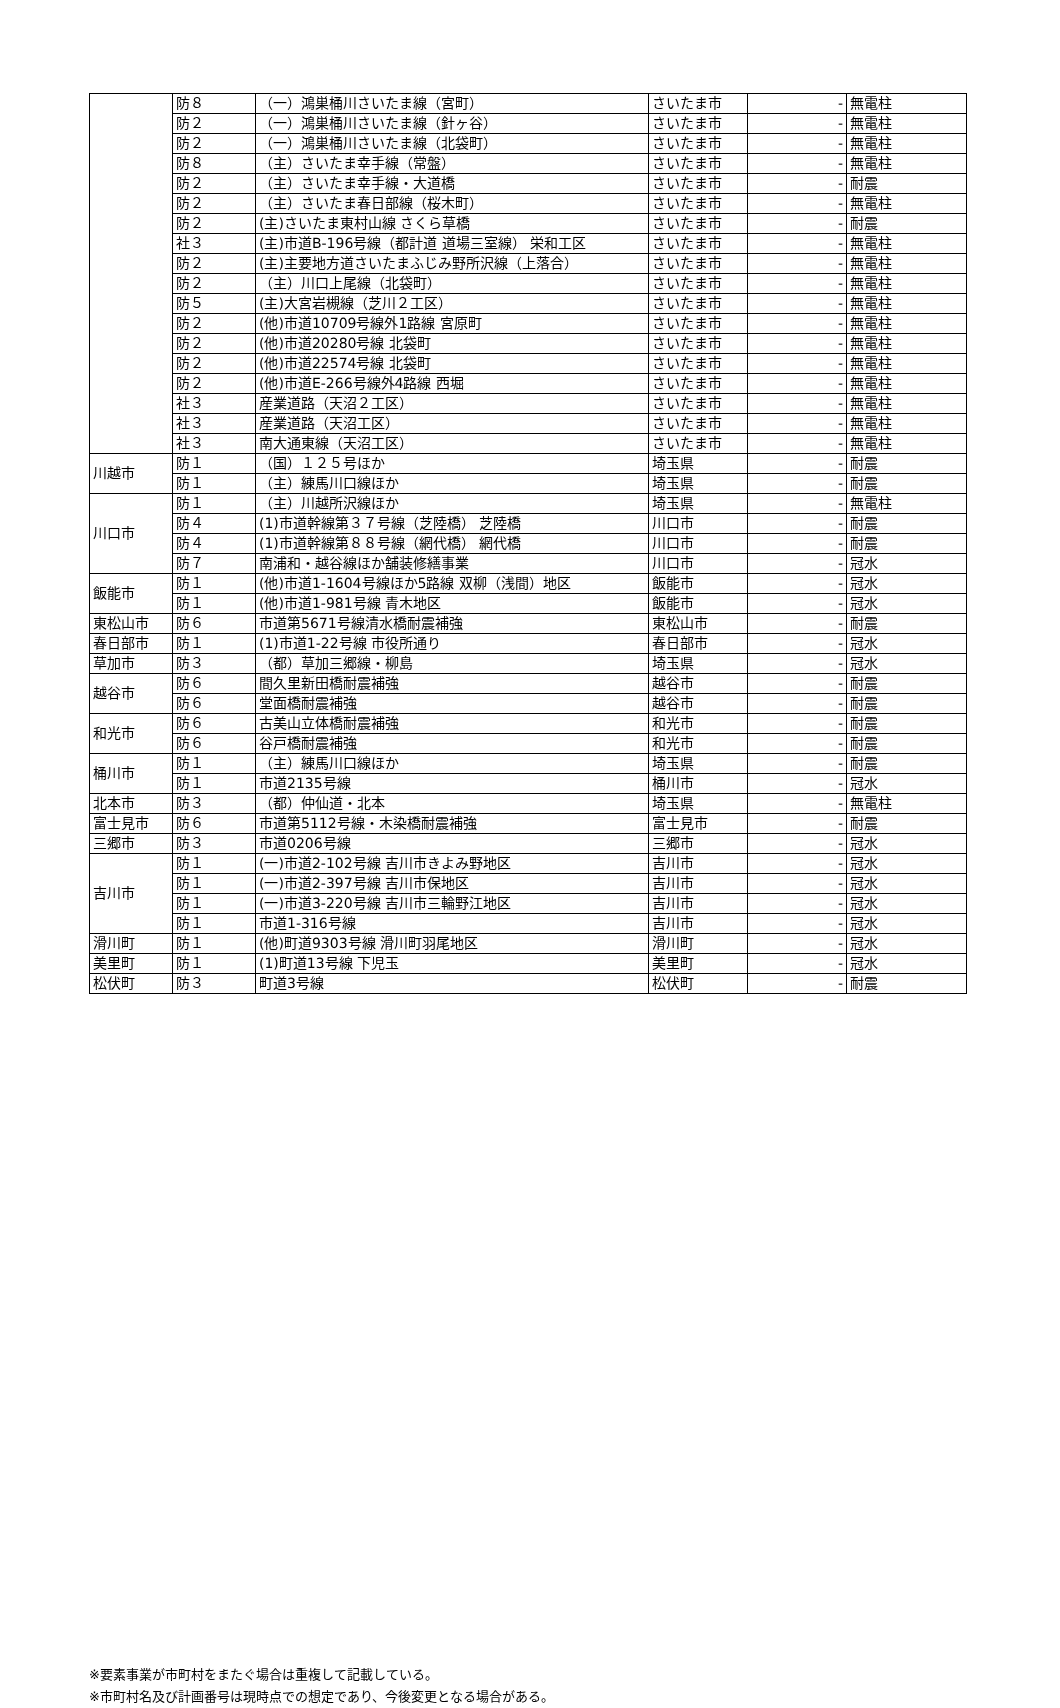| | 防８ | （一）鴻巣桶川さいたま線（宮町） | さいたま市 | - | 無電柱 |
| | 防２ | （一）鴻巣桶川さいたま線（針ヶ谷） | さいたま市 | - | 無電柱 |
| | 防２ | （一）鴻巣桶川さいたま線（北袋町） | さいたま市 | - | 無電柱 |
| | 防８ | （主）さいたま幸手線（常盤） | さいたま市 | - | 無電柱 |
| | 防２ | （主）さいたま幸手線・大道橋 | さいたま市 | - | 耐震 |
| | 防２ | （主）さいたま春日部線（桜木町） | さいたま市 | - | 無電柱 |
| | 防２ | (主)さいたま東村山線 さくら草橋 | さいたま市 | - | 耐震 |
| | 社３ | (主)市道B-196号線（都計道 道場三室線） 栄和工区 | さいたま市 | - | 無電柱 |
| | 防２ | (主)主要地方道さいたまふじみ野所沢線（上落合） | さいたま市 | - | 無電柱 |
| | 防２ | （主）川口上尾線（北袋町） | さいたま市 | - | 無電柱 |
| | 防５ | (主)大宮岩槻線（芝川２工区） | さいたま市 | - | 無電柱 |
| | 防２ | (他)市道10709号線外1路線 宮原町 | さいたま市 | - | 無電柱 |
| | 防２ | (他)市道20280号線 北袋町 | さいたま市 | - | 無電柱 |
| | 防２ | (他)市道22574号線 北袋町 | さいたま市 | - | 無電柱 |
| | 防２ | (他)市道E-266号線外4路線 西堀 | さいたま市 | - | 無電柱 |
| | 社３ | 産業道路（天沼２工区） | さいたま市 | - | 無電柱 |
| | 社３ | 産業道路（天沼工区） | さいたま市 | - | 無電柱 |
| | 社３ | 南大通東線（天沼工区） | さいたま市 | - | 無電柱 |
| 川越市 | 防１ | （国）１２５号ほか | 埼玉県 | - | 耐震 |
| | 防１ | （主）練馬川口線ほか | 埼玉県 | - | 耐震 |
| 川口市 | 防１ | （主）川越所沢線ほか | 埼玉県 | - | 無電柱 |
| | 防４ | (1)市道幹線第３７号線（芝陸橋） 芝陸橋 | 川口市 | - | 耐震 |
| | 防４ | (1)市道幹線第８８号線（網代橋） 網代橋 | 川口市 | - | 耐震 |
| | 防７ | 南浦和・越谷線ほか舗装修繕事業 | 川口市 | - | 冠水 |
| 飯能市 | 防１ | (他)市道1-1604号線ほか5路線 双柳（浅間）地区 | 飯能市 | - | 冠水 |
| | 防１ | (他)市道1-981号線 青木地区 | 飯能市 | - | 冠水 |
| 東松山市 | 防６ | 市道第5671号線清水橋耐震補強 | 東松山市 | - | 耐震 |
| 春日部市 | 防１ | (1)市道1-22号線 市役所通り | 春日部市 | - | 冠水 |
| 草加市 | 防３ | （都）草加三郷線・柳島 | 埼玉県 | - | 冠水 |
| 越谷市 | 防６ | 間久里新田橋耐震補強 | 越谷市 | - | 耐震 |
| | 防６ | 堂面橋耐震補強 | 越谷市 | - | 耐震 |
| 和光市 | 防６ | 古美山立体橋耐震補強 | 和光市 | - | 耐震 |
| | 防６ | 谷戸橋耐震補強 | 和光市 | - | 耐震 |
| 桶川市 | 防１ | （主）練馬川口線ほか | 埼玉県 | - | 耐震 |
| | 防１ | 市道2135号線 | 桶川市 | - | 冠水 |
| 北本市 | 防３ | （都）仲仙道・北本 | 埼玉県 | - | 無電柱 |
| 富士見市 | 防６ | 市道第5112号線・木染橋耐震補強 | 富士見市 | - | 耐震 |
| 三郷市 | 防３ | 市道0206号線 | 三郷市 | - | 冠水 |
| 吉川市 | 防１ | (一)市道2-102号線 吉川市きよみ野地区 | 吉川市 | - | 冠水 |
| | 防１ | (一)市道2-397号線 吉川市保地区 | 吉川市 | - | 冠水 |
| | 防１ | (一)市道3-220号線 吉川市三輪野江地区 | 吉川市 | - | 冠水 |
| | 防１ | 市道1-316号線 | 吉川市 | - | 冠水 |
| 滑川町 | 防１ | (他)町道9303号線 滑川町羽尾地区 | 滑川町 | - | 冠水 |
| 美里町 | 防１ | (1)町道13号線 下児玉 | 美里町 | - | 冠水 |
| 松伏町 | 防３ | 町道3号線 | 松伏町 | - | 耐震 |
※要素事業が市町村をまたぐ場合は重複して記載している。
※市町村名及び計画番号は現時点での想定であり、今後変更となる場合がある。